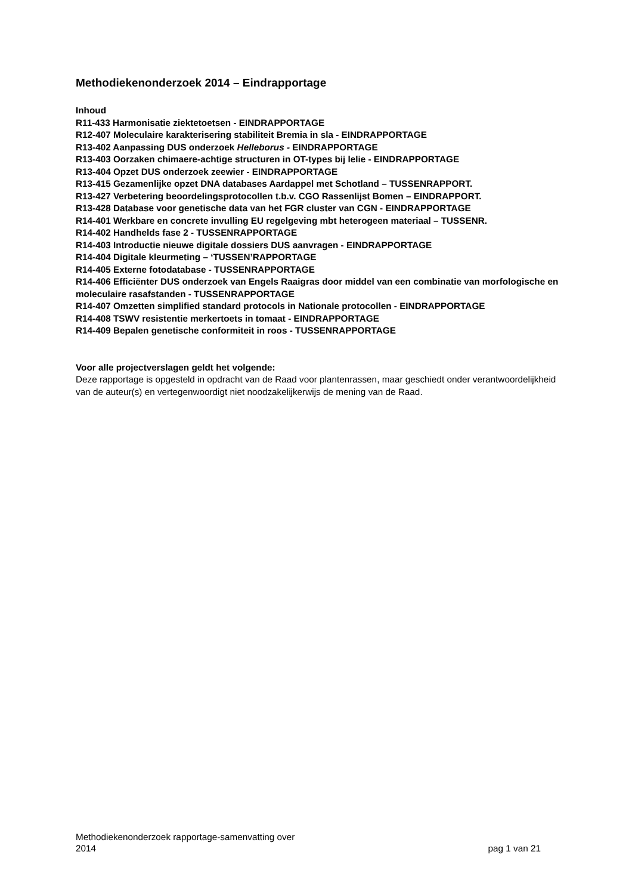Methodiekenonderzoek 2014 – Eindrapportage
Inhoud
R11-433 Harmonisatie ziektetoetsen - EINDRAPPORTAGE
R12-407 Moleculaire karakterisering stabiliteit Bremia in sla - EINDRAPPORTAGE
R13-402 Aanpassing DUS onderzoek Helleborus - EINDRAPPORTAGE
R13-403 Oorzaken chimaere-achtige structuren in OT-types bij lelie - EINDRAPPORTAGE
R13-404 Opzet DUS onderzoek zeewier - EINDRAPPORTAGE
R13-415 Gezamenlijke opzet DNA databases Aardappel met Schotland – TUSSENRAPPORT.
R13-427 Verbetering beoordelingsprotocollen t.b.v. CGO Rassenlijst Bomen – EINDRAPPORT.
R13-428 Database voor genetische data van het FGR cluster van CGN - EINDRAPPORTAGE
R14-401 Werkbare en concrete invulling EU regelgeving mbt heterogeen materiaal – TUSSENR.
R14-402 Handhelds fase 2 - TUSSENRAPPORTAGE
R14-403 Introductie nieuwe digitale dossiers DUS aanvragen - EINDRAPPORTAGE
R14-404 Digitale kleurmeting – ‘TUSSEN’RAPPORTAGE
R14-405 Externe fotodatabase - TUSSENRAPPORTAGE
R14-406 Efficiënter DUS onderzoek van Engels Raaigras door middel van een combinatie van morfologische en moleculaire rasafstanden - TUSSENRAPPORTAGE
R14-407 Omzetten simplified standard protocols in Nationale protocollen - EINDRAPPORTAGE
R14-408 TSWV resistentie merkertoets in tomaat - EINDRAPPORTAGE
R14-409 Bepalen genetische conformiteit in roos - TUSSENRAPPORTAGE
Voor alle projectverslagen geldt het volgende:
Deze rapportage is opgesteld in opdracht van de Raad voor plantenrassen, maar geschiedt onder verantwoordelijkheid van de auteur(s) en vertegenwoordigt niet noodzakelijkerwijs de mening van de Raad.
Methodiekenonderzoek rapportage-samenvatting over
2014
pag 1 van 21